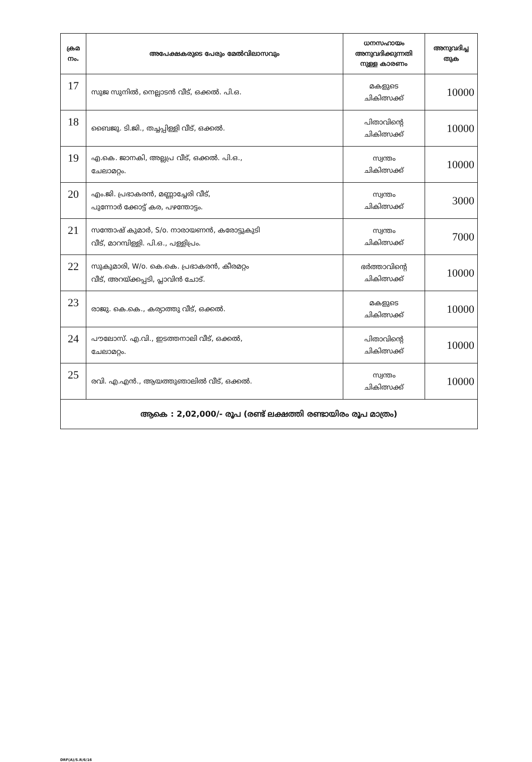| ക്രമ നം. | അപേക്ഷകരുടെ പേരും മേൽവിലാസവും | ധനസഹായം അനുവദിക്കുന്നതി നുള്ള കാരണം | അനുവദിച്ച തുക |
| --- | --- | --- | --- |
| 17 | സുജ സുനിൽ, നെല്ലാടൻ വീട്, ഒക്കൽ. പി.ഒ. | മകളുടെ ചികിത്സക്ക് | 10000 |
| 18 | ബൈജു. ടി.ജി., തച്ചപ്പിള്ളി വീട്, ഒക്കൽ. | പിതാവിന്റെ ചികിത്സക്ക് | 10000 |
| 19 | എ.കെ. ജാനകി, അല്ലപ്ര വീട്, ഒക്കൽ. പി.ഒ., ചേലാമറ്റം. | സ്വന്തം ചികിത്സക്ക് | 10000 |
| 20 | എം.ജി. പ്രഭാകരൻ, മണ്ണാച്ചേരി വീട്, പുന്നോർ ക്കോട്ട് കര, പഴന്തോട്ടം. | സ്വന്തം ചികിത്സക്ക് | 3000 |
| 21 | സന്തോഷ് കുമാർ, S/o. നാരായണൻ, കരോട്ടുകുടി വീട്, മാറമ്പിള്ളി. പി.ഒ., പള്ളിപ്രം. | സ്വന്തം ചികിത്സക്ക് | 7000 |
| 22 | സുകുമാരി, W/o. കെ.കെ. പ്രഭാകരൻ, കീരമറ്റം വീട്, അറയ്ക്കപ്പടി, പ്ലാവിൻ ചോട്. | ഭർത്താവിന്റെ ചികിത്സക്ക് | 10000 |
| 23 | രാജു. കെ.കെ., കര്യാത്തു വീട്, ഒക്കൽ. | മകളുടെ ചികിത്സക്ക് | 10000 |
| 24 | പൗലോസ്. എ.വി., ഇടത്തനാലി വീട്, ഒക്കൽ, ചേലാമറ്റം. | പിതാവിന്റെ ചികിത്സക്ക് | 10000 |
| 25 | രവി. എ.എൻ., ആയത്തുഞാലിൽ വീട്, ഒക്കൽ. | സ്വന്തം ചികിത്സക്ക് | 10000 |
| ആകെ : 2,02,000/- രൂപ (രണ്ട് ലക്ഷത്തി രണ്ടായിരം രൂപ മാത്രം) | | | |
DRF(A)/S.R/6/16